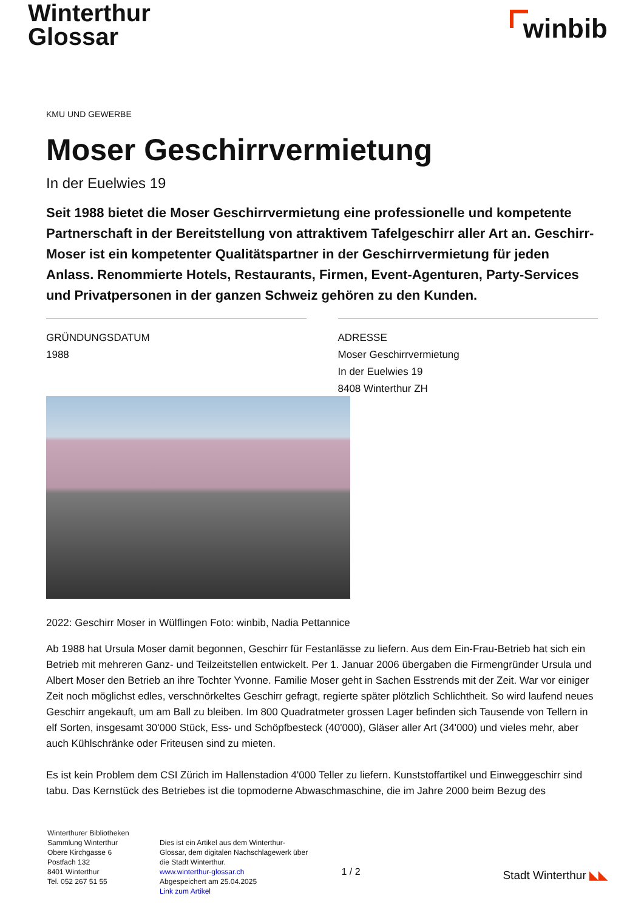Winterthur
Glossar
winbib
KMU UND GEWERBE
Moser Geschirrvermietung
In der Euelwies 19
Seit 1988 bietet die Moser Geschirrvermietung eine professionelle und kompetente Partnerschaft in der Bereitstellung von attraktivem Tafelgeschirr aller Art an. Geschirr-Moser ist ein kompetenter Qualitätspartner in der Geschirrvermietung für jeden Anlass. Renommierte Hotels, Restaurants, Firmen, Event-Agenturen, Party-Services und Privatpersonen in der ganzen Schweiz gehören zu den Kunden.
GRÜNDUNGSDATUM
1988
ADRESSE
Moser Geschirrvermietung
In der Euelwies 19
8408 Winterthur ZH
2022: Geschirr Moser in Wülflingen Foto: winbib, Nadia Pettannice
Ab 1988 hat Ursula Moser damit begonnen, Geschirr für Festanlässe zu liefern. Aus dem Ein-Frau-Betrieb hat sich ein Betrieb mit mehreren Ganz- und Teilzeitstellen entwickelt. Per 1. Januar 2006 übergaben die Firmengründer Ursula und Albert Moser den Betrieb an ihre Tochter Yvonne. Familie Moser geht in Sachen Esstrends mit der Zeit. War vor einiger Zeit noch möglichst edles, verschnörkeltes Geschirr gefragt, regierte später plötzlich Schlichtheit. So wird laufend neues Geschirr angekauft, um am Ball zu bleiben. Im 800 Quadratmeter grossen Lager befinden sich Tausende von Tellern in elf Sorten, insgesamt 30'000 Stück, Ess- und Schöpfbesteck (40'000), Gläser aller Art (34'000) und vieles mehr, aber auch Kühlschränke oder Friteusen sind zu mieten.
Es ist kein Problem dem CSI Zürich im Hallenstadion 4'000 Teller zu liefern. Kunststoffartikel und Einweggeschirr sind tabu. Das Kernstück des Betriebes ist die topmoderne Abwaschmaschine, die im Jahre 2000 beim Bezug des
Winterthurer Bibliotheken
Sammlung Winterthur
Obere Kirchgasse 6
Postfach 132
8401 Winterthur
Tel. 052 267 51 55
Dies ist ein Artikel aus dem Winterthur-Glossar, dem digitalen Nachschlagewerk über die Stadt Winterthur.
www.winterthur-glossar.ch
Abgespeichert am 25.04.2025
Link zum Artikel
1 / 2
Stadt Winterthur ◣◣